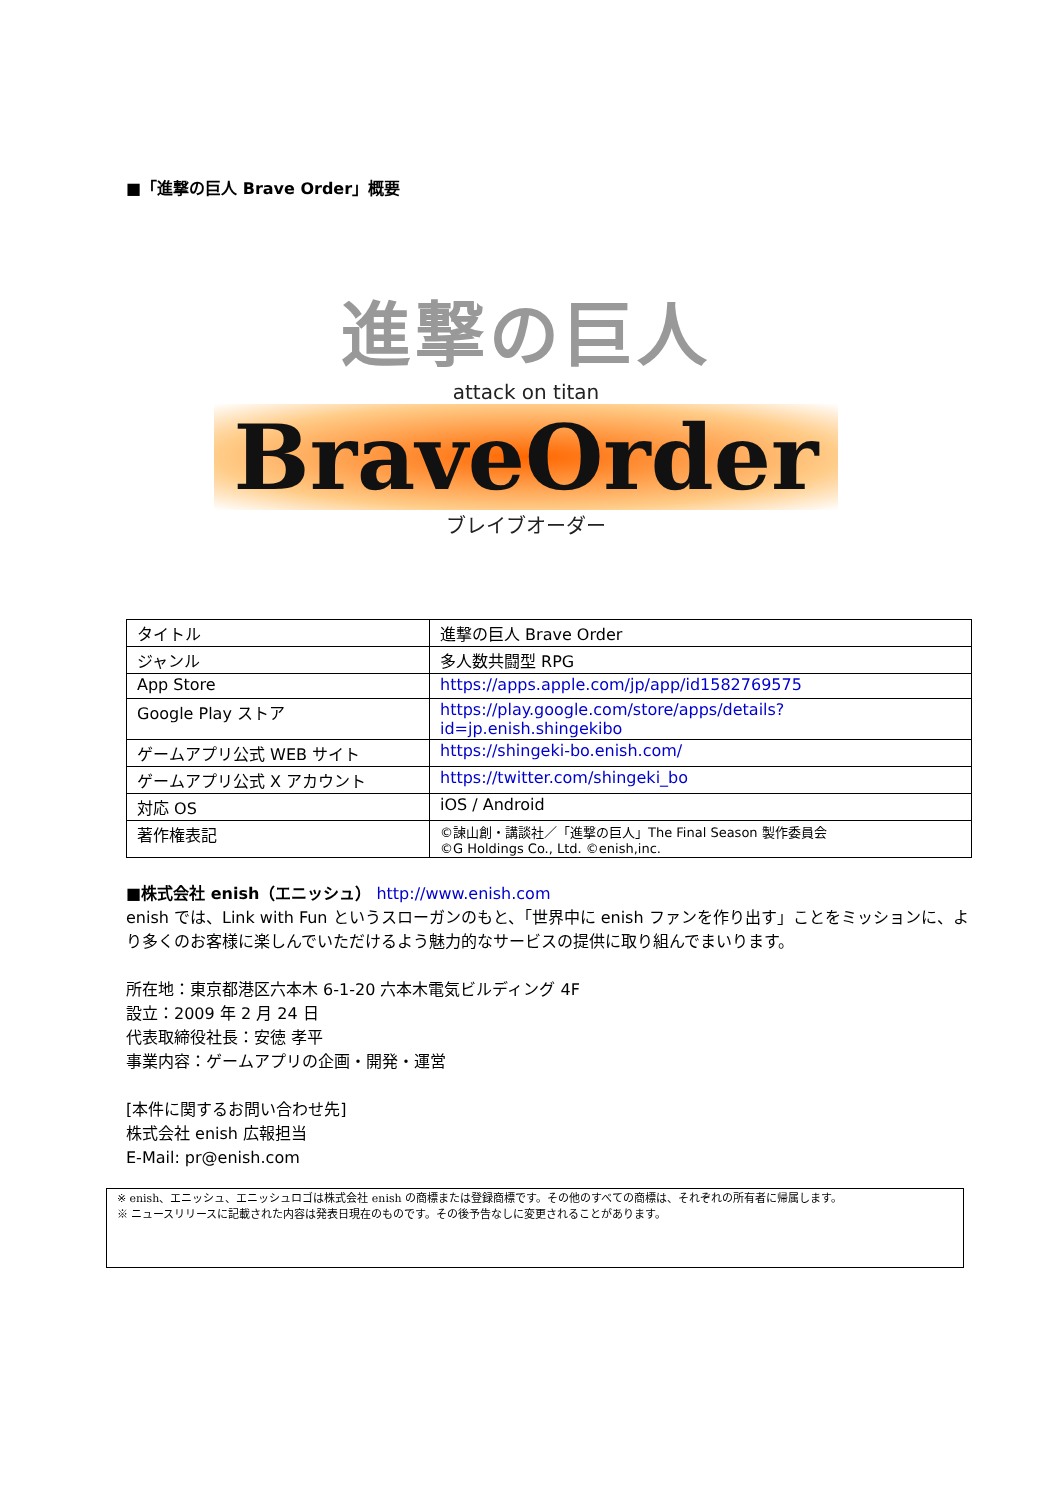■「進撃の巨人 Brave Order」概要
進撃の巨人
attack on titan
BraveOrder
ブレイブオーダー
| タイトル | 進撃の巨人 Brave Order |
| ジャンル | 多人数共闘型 RPG |
| App Store | https://apps.apple.com/jp/app/id1582769575 |
| Google Play ストア | https://play.google.com/store/apps/details?id=jp.enish.shingekibo |
| ゲームアプリ公式 WEB サイト | https://shingeki-bo.enish.com/ |
| ゲームアプリ公式 X アカウント | https://twitter.com/shingeki_bo |
| 対応 OS | iOS / Android |
| 著作権表記 | ©諫山創・講談社／「進撃の巨人」The Final Season 製作委員会 ©G Holdings Co., Ltd. ©enish,inc. |
■株式会社 enish（エニッシュ） http://www.enish.com
enish では、Link with Fun というスローガンのもと、「世界中に enish ファンを作り出す」ことをミッションに、より多くのお客様に楽しんでいただけるよう魅力的なサービスの提供に取り組んでまいります。
所在地：東京都港区六本木 6-1-20 六本木電気ビルディング 4F
設立：2009 年 2 月 24 日
代表取締役社長：安徳 孝平
事業内容：ゲームアプリの企画・開発・運営
[本件に関するお問い合わせ先]
株式会社 enish 広報担当
E-Mail: pr@enish.com
※ enish、エニッシュ、エニッシュロゴは株式会社 enish の商標または登録商標です。その他のすべての商標は、それぞれの所有者に帰属します。
※ ニュースリリースに記載された内容は発表日現在のものです。その後予告なしに変更されることがあります。